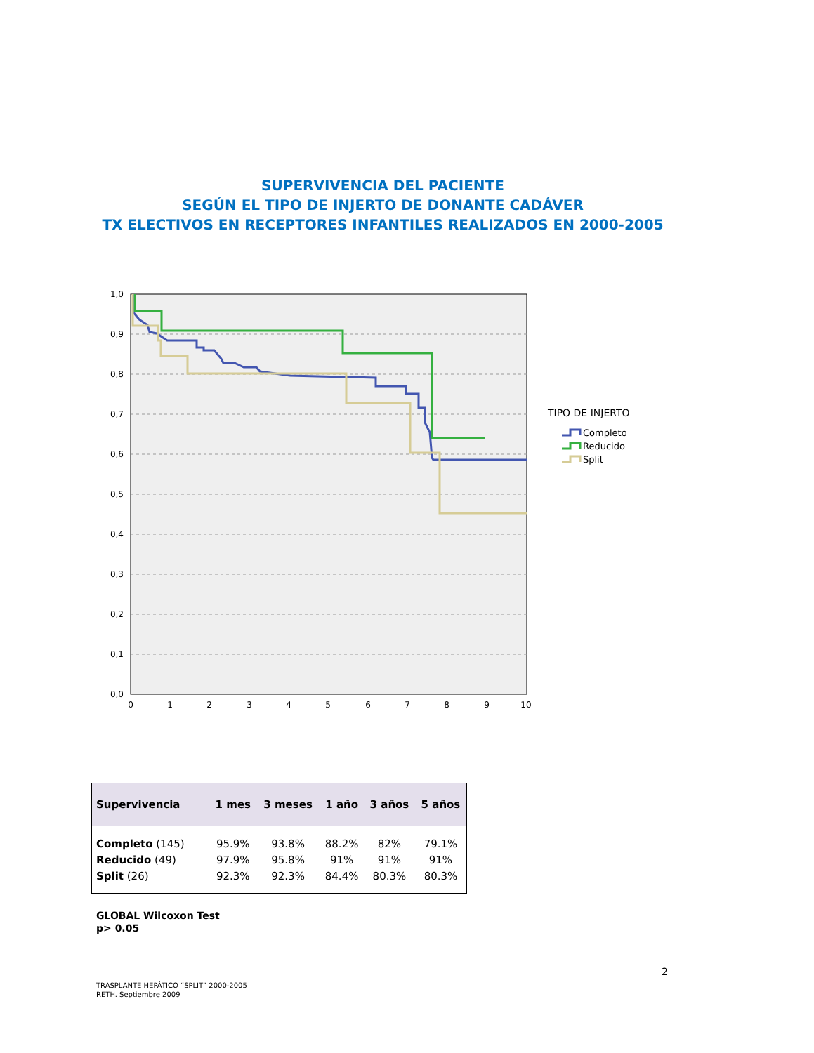SUPERVIVENCIA DEL PACIENTE
SEGÚN EL TIPO DE INJERTO DE DONANTE CADÁVER
TX ELECTIVOS EN RECEPTORES INFANTILES REALIZADOS EN 2000-2005
1,0
0,9
0,8
0,7
0,6
0,5
0,4
0,3
0,2
0,1
0,0
0
1
2
3
4
5
6
7
8
9
10
TIPO DE INJERTO
Completo
Reducido
Split
| Supervivencia | 1 mes | 3 meses | 1 año | 3 años | 5 años |
| --- | --- | --- | --- | --- | --- |
| Completo (145) | 95.9% | 93.8% | 88.2% | 82% | 79.1% |
| Reducido (49) | 97.9% | 95.8% | 91% | 91% | 91% |
| Split (26) | 92.3% | 92.3% | 84.4% | 80.3% | 80.3% |
GLOBAL Wilcoxon Test
p> 0.05
2
TRASPLANTE HEPÁTICO “SPLIT” 2000-2005
RETH. Septiembre 2009